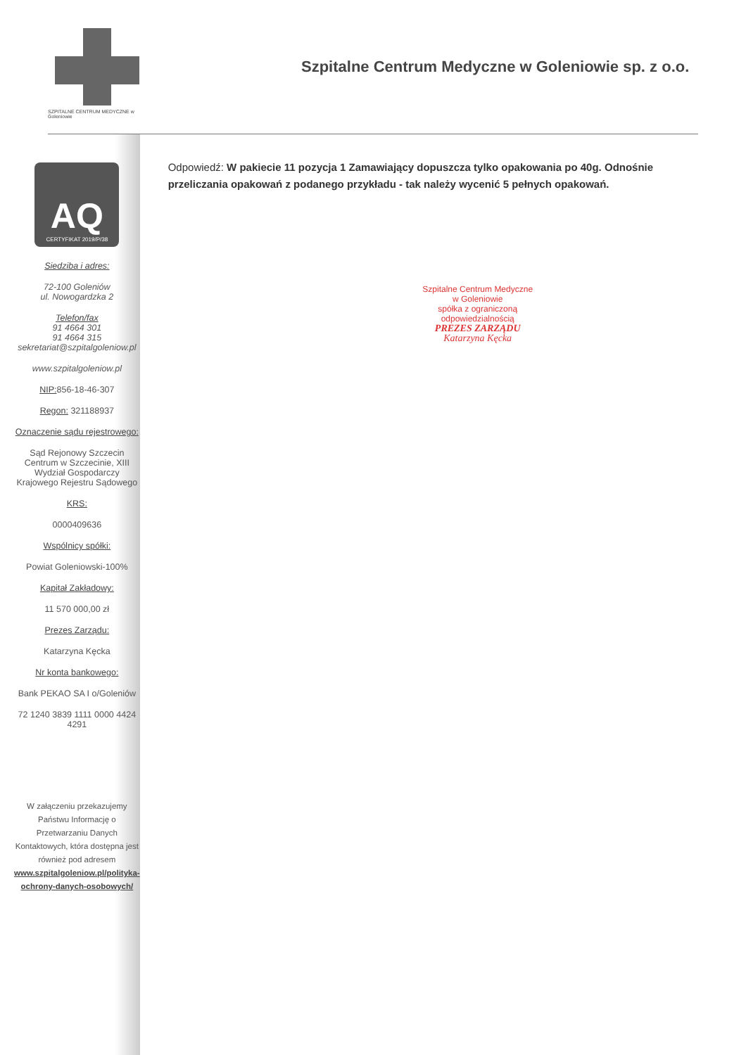SZPITALNE CENTRUM MEDYCZNE w Goleniowie
Szpitalne Centrum Medyczne w Goleniowie sp. z o.o.
AQ
CERTYFIKAT 2019/P/38
Siedziba i adres:
72-100 Goleniów
ul. Nowogardzka 2
Telefon/fax
91 4664 301
91 4664 315
sekretariat@szpitalgoleniow.pl
www.szpitalgoleniow.pl
NIP: 856-18-46-307
Regon: 321188937
Oznaczenie sądu rejestrowego:
Sąd Rejonowy Szczecin Centrum w Szczecinie, XIII Wydział Gospodarczy Krajowego Rejestru Sądowego
KRS:
0000409636
Wspólnicy spółki:
Powiat Goleniowski-100%
Kapitał Zakładowy:
11 570 000,00 zł
Prezes Zarządu:
Katarzyna Kęcka
Nr konta bankowego:
Bank PEKAO SA I o/Goleniów
72 1240 3839 1111 0000 4424 4291
W załączeniu przekazujemy Państwu Informację o Przetwarzaniu Danych Kontaktowych, która dostępna jest również pod adresem www.szpitalgoleniow.pl/polityka-ochrony-danych-osobowych/
Odpowiedź: W pakiecie 11 pozycja 1 Zamawiający dopuszcza tylko opakowania po 40g. Odnośnie przeliczania opakowań z podanego przykładu - tak należy wycenić 5 pełnych opakowań.
Szpitalne Centrum Medyczne
w Goleniowie
spółka z ograniczoną odpowiedzialnością
PREZES ZARZĄDU
Katarzyna Kęcka